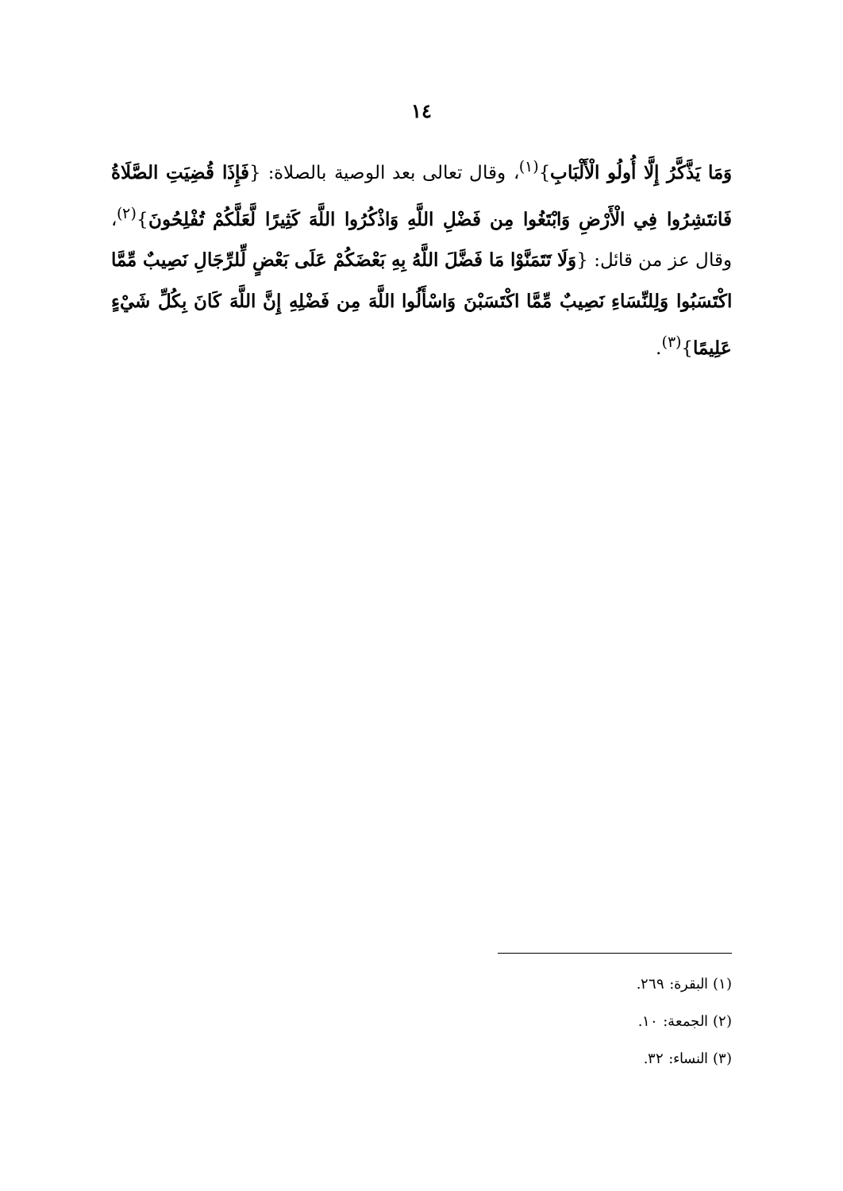١٤
وَمَا يَذَّكَّرُ إِلَّا أُولُو الْأَلْبَابِ}<sup>(١)</sup>، وقال تعالى بعد الوصية بالصلاة: {فَإِذَا قُضِيَتِ الصَّلَاةُ فَانتَشِرُوا فِي الْأَرْضِ وَابْتَغُوا مِن فَضْلِ اللَّهِ وَاذْكُرُوا اللَّهَ كَثِيرًا لَّعَلَّكُمْ تُفْلِحُونَ}<sup>(٢)</sup>، وقال عز من قائل: {وَلَا تَتَمَنَّوْا مَا فَضَّلَ اللَّهُ بِهِ بَعْضَكُمْ عَلَى بَعْضٍ لِّلرِّجَالِ نَصِيبٌ مِّمَّا اكْتَسَبُوا وَلِلنِّسَاءِ نَصِيبٌ مِّمَّا اكْتَسَبْنَ وَاسْأَلُوا اللَّهَ مِن فَضْلِهِ إِنَّ اللَّهَ كَانَ بِكُلِّ شَيْءٍ عَلِيمًا}<sup>(٣)</sup>.
(١) البقرة: ٢٦٩.
(٢) الجمعة: ١٠.
(٣) النساء: ٣٢.